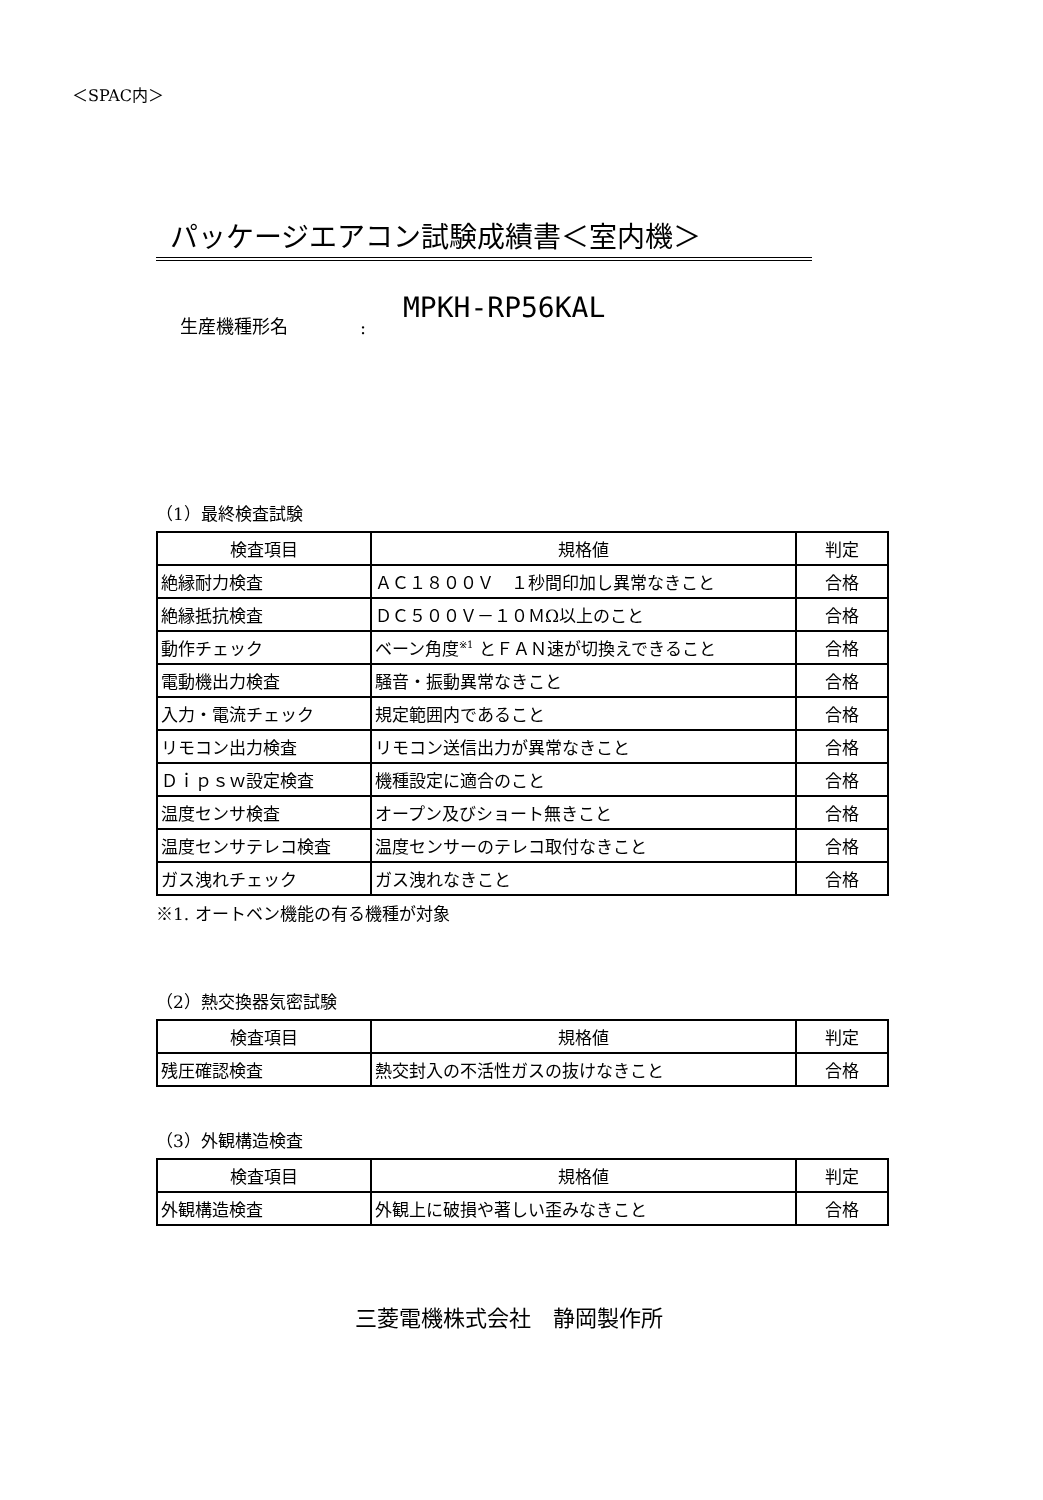＜SPAC内＞
パッケージエアコン試験成績書＜室内機＞
生産機種形名: MPKH-RP56KAL
（1）最終検査試験
| 検査項目 | 規格値 | 判定 |
| --- | --- | --- |
| 絶縁耐力検査 | ＡＣ１８００Ｖ １秒間印加し異常なきこと | 合格 |
| 絶縁抵抗検査 | ＤＣ５００Ｖ－１０ＭΩ以上のこと | 合格 |
| 動作チェック | ベーン角度<sup>※1</sup> とＦＡＮ速が切換えできること | 合格 |
| 電動機出力検査 | 騒音・振動異常なきこと | 合格 |
| 入力・電流チェック | 規定範囲内であること | 合格 |
| リモコン出力検査 | リモコン送信出力が異常なきこと | 合格 |
| Ｄｉｐｓｗ設定検査 | 機種設定に適合のこと | 合格 |
| 温度センサ検査 | オープン及びショート無きこと | 合格 |
| 温度センサテレコ検査 | 温度センサーのテレコ取付なきこと | 合格 |
| ガス洩れチェック | ガス洩れなきこと | 合格 |
※1. オートベン機能の有る機種が対象
（2）熱交換器気密試験
| 検査項目 | 規格値 | 判定 |
| --- | --- | --- |
| 残圧確認検査 | 熱交封入の不活性ガスの抜けなきこと | 合格 |
（3）外観構造検査
| 検査項目 | 規格値 | 判定 |
| --- | --- | --- |
| 外観構造検査 | 外観上に破損や著しい歪みなきこと | 合格 |
三菱電機株式会社　静岡製作所